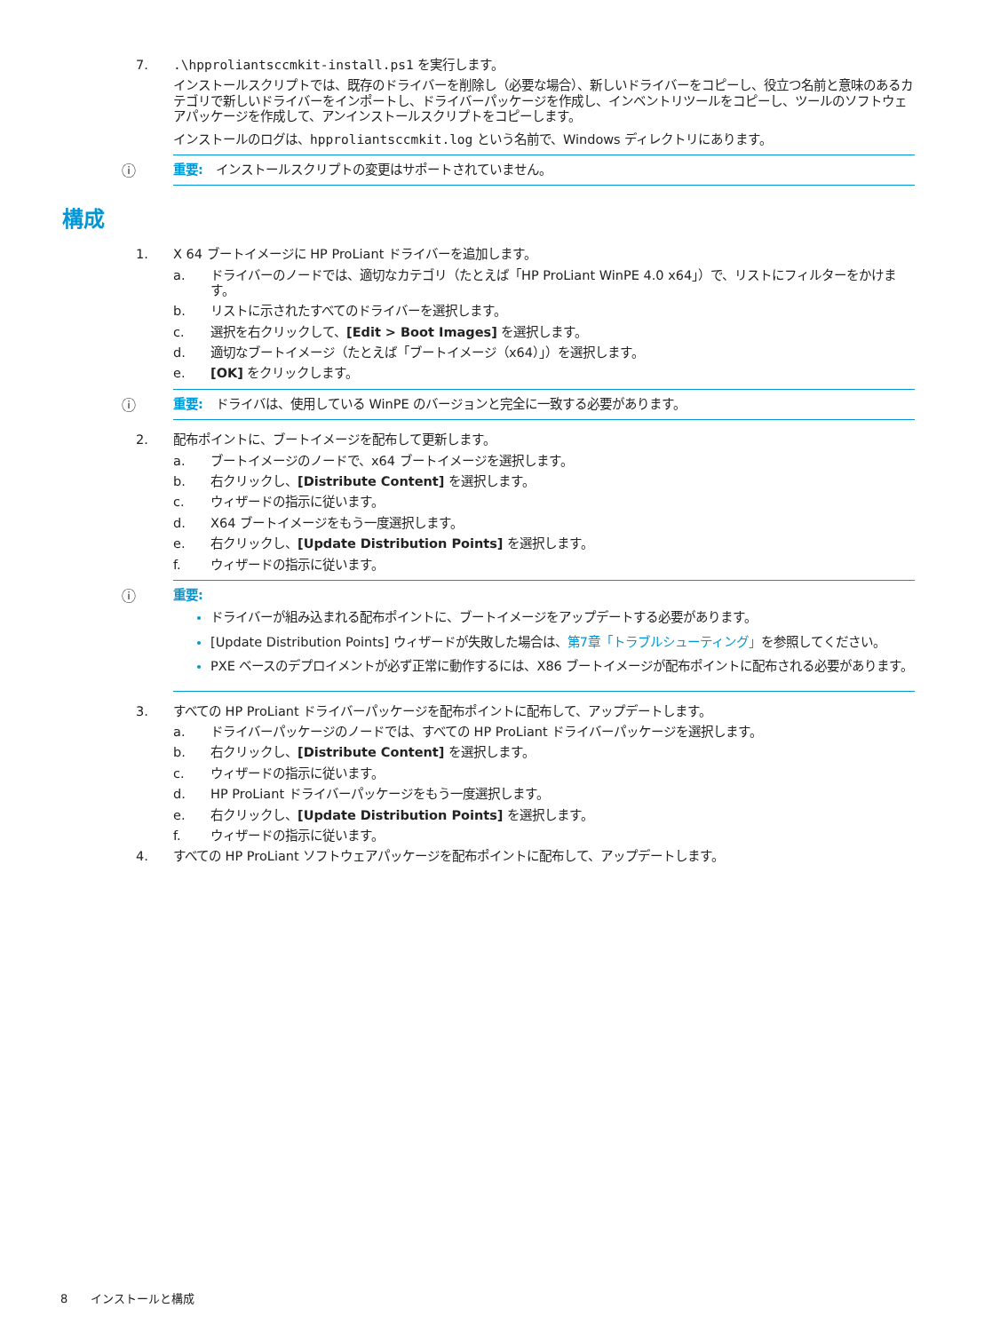7..\hpproliantsccmkit-install.ps1 を実行します。
インストールスクリプトでは、既存のドライバーを削除し（必要な場合）、新しいドライバーをコピーし、役立つ名前と意味のあるカテゴリで新しいドライバーをインポートし、ドライバーパッケージを作成し、インベントリツールをコピーし、ツールのソフトウェアパッケージを作成して、アンインストールスクリプトをコピーします。
インストールのログは、hpproliantsccmkit.log という名前で、Windows ディレクトリにあります。
ⓘ 重要:　インストールスクリプトの変更はサポートされていません。
構成
1. X 64 ブートイメージに HP ProLiant ドライバーを追加します。
a. ドライバーのノードでは、適切なカテゴリ（たとえば「HP ProLiant WinPE 4.0 x64」）で、リストにフィルターをかけます。
b. リストに示されたすべてのドライバーを選択します。
c. 選択を右クリックして、[Edit > Boot Images] を選択します。
d. 適切なブートイメージ（たとえば「ブートイメージ（x64）」）を選択します。
e. [OK] をクリックします。
ⓘ 重要:　ドライバは、使用している WinPE のバージョンと完全に一致する必要があります。
2. 配布ポイントに、ブートイメージを配布して更新します。
a. ブートイメージのノードで、x64 ブートイメージを選択します。
b. 右クリックし、[Distribute Content] を選択します。
c. ウィザードの指示に従います。
d. X64 ブートイメージをもう一度選択します。
e. 右クリックし、[Update Distribution Points] を選択します。
f. ウィザードの指示に従います。
ⓘ 重要:
ドライバーが組み込まれる配布ポイントに、ブートイメージをアップデートする必要があります。
[Update Distribution Points] ウィザードが失敗した場合は、第7章「トラブルシューティング」を参照してください。
PXE ベースのデプロイメントが必ず正常に動作するには、X86 ブートイメージが配布ポイントに配布される必要があります。
3. すべての HP ProLiant ドライバーパッケージを配布ポイントに配布して、アップデートします。
a. ドライバーパッケージのノードでは、すべての HP ProLiant ドライバーパッケージを選択します。
b. 右クリックし、[Distribute Content] を選択します。
c. ウィザードの指示に従います。
d. HP ProLiant ドライバーパッケージをもう一度選択します。
e. 右クリックし、[Update Distribution Points] を選択します。
f. ウィザードの指示に従います。
4. すべての HP ProLiant ソフトウェアパッケージを配布ポイントに配布して、アップデートします。
8　　インストールと構成